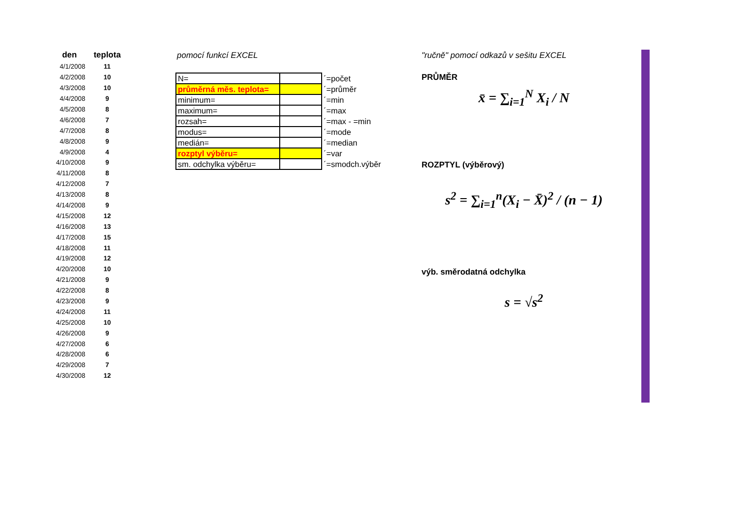| den | teplota |
| --- | --- |
| 4/1/2008 | 11 |
| 4/2/2008 | 10 |
| 4/3/2008 | 10 |
| 4/4/2008 | 9 |
| 4/5/2008 | 8 |
| 4/6/2008 | 7 |
| 4/7/2008 | 8 |
| 4/8/2008 | 9 |
| 4/9/2008 | 4 |
| 4/10/2008 | 9 |
| 4/11/2008 | 8 |
| 4/12/2008 | 7 |
| 4/13/2008 | 8 |
| 4/14/2008 | 9 |
| 4/15/2008 | 12 |
| 4/16/2008 | 13 |
| 4/17/2008 | 15 |
| 4/18/2008 | 11 |
| 4/19/2008 | 12 |
| 4/20/2008 | 10 |
| 4/21/2008 | 9 |
| 4/22/2008 | 8 |
| 4/23/2008 | 9 |
| 4/24/2008 | 11 |
| 4/25/2008 | 10 |
| 4/26/2008 | 9 |
| 4/27/2008 | 6 |
| 4/28/2008 | 6 |
| 4/29/2008 | 7 |
| 4/30/2008 | 12 |
pomocí funkcí EXCEL
| N= | | ´=počet |
| průměrná měs. teplota= | | ´=průměr |
| minimum= | | ´=min |
| maximum= | | ´=max |
| rozsah= | | ´=max - =min |
| modus= | | ´=mode |
| medián= | | ´=median |
| rozptyl výběru= | | ´=var |
| sm. odchylka výběru= | | ´=smodch.výběr |
"ručně" pomocí odkazů v sešitu EXCEL
PRŮMĚR
x̄ = ∑<sub>i=1</sub><sup>N</sup> X<sub>i</sub> / N
ROZPTYL (výběrový)
s<sup>2</sup> = ∑<sub>i=1</sub><sup>n</sup>(X<sub>i</sub> − X̄)<sup>2</sup> / (n − 1)
výb. směrodatná odchylka
s = √s<sup>2</sup>